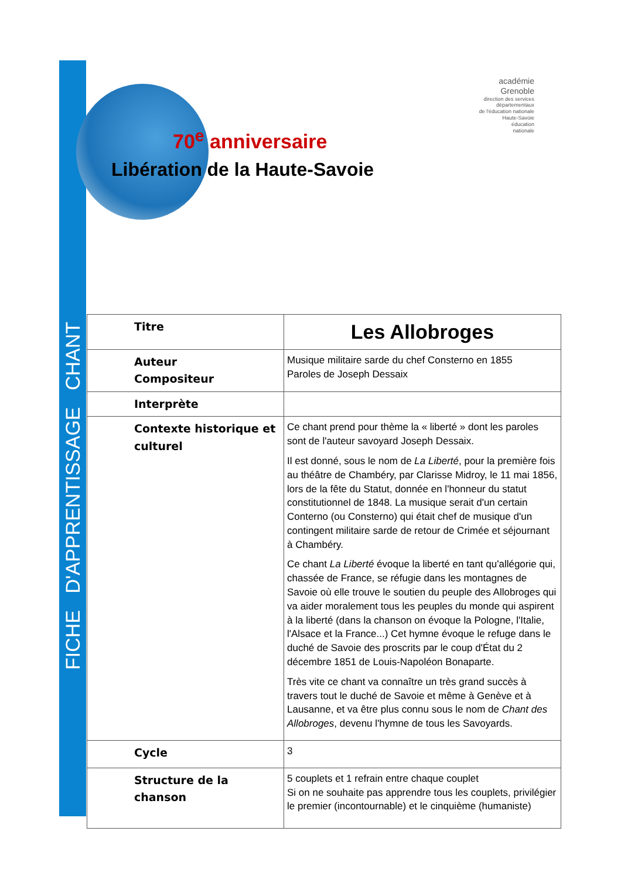FICHE D'APPRENTISSAGE CHANT
70<sup>e</sup> anniversaire
Libération de la Haute-Savoie
académie
Grenoble
direction des services
départementaux
de l'éducation nationale
Haute-Savoie
éducation
nationale
| Titre | Les Allobroges |
| Auteur Compositeur | Musique militaire sarde du chef Consterno en 1855 Paroles de Joseph Dessaix |
| Interprète | |
| Contexte historique et culturel | Ce chant prend pour thème la « liberté » dont les paroles sont de l'auteur savoyard Joseph Dessaix. Il est donné, sous le nom de La Liberté , pour la première fois au théâtre de Chambéry, par Clarisse Midroy, le 11 mai 1856, lors de la fête du Statut, donnée en l'honneur du statut constitutionnel de 1848. La musique serait d'un certain Conterno (ou Consterno) qui était chef de musique d'un contingent militaire sarde de retour de Crimée et séjournant à Chambéry. Ce chant La Liberté évoque la liberté en tant qu'allégorie qui, chassée de France, se réfugie dans les montagnes de Savoie où elle trouve le soutien du peuple des Allobroges qui va aider moralement tous les peuples du monde qui aspirent à la liberté (dans la chanson on évoque la Pologne, l'Italie, l'Alsace et la France...) Cet hymne évoque le refuge dans le duché de Savoie des proscrits par le coup d'État du 2 décembre 1851 de Louis-Napoléon Bonaparte. Très vite ce chant va connaître un très grand succès à travers tout le duché de Savoie et même à Genève et à Lausanne, et va être plus connu sous le nom de Chant des Allobroges , devenu l'hymne de tous les Savoyards. |
| Cycle | 3 |
| Structure de la chanson | 5 couplets et 1 refrain entre chaque couplet Si on ne souhaite pas apprendre tous les couplets, privilégier le premier (incontournable) et le cinquième (humaniste) |